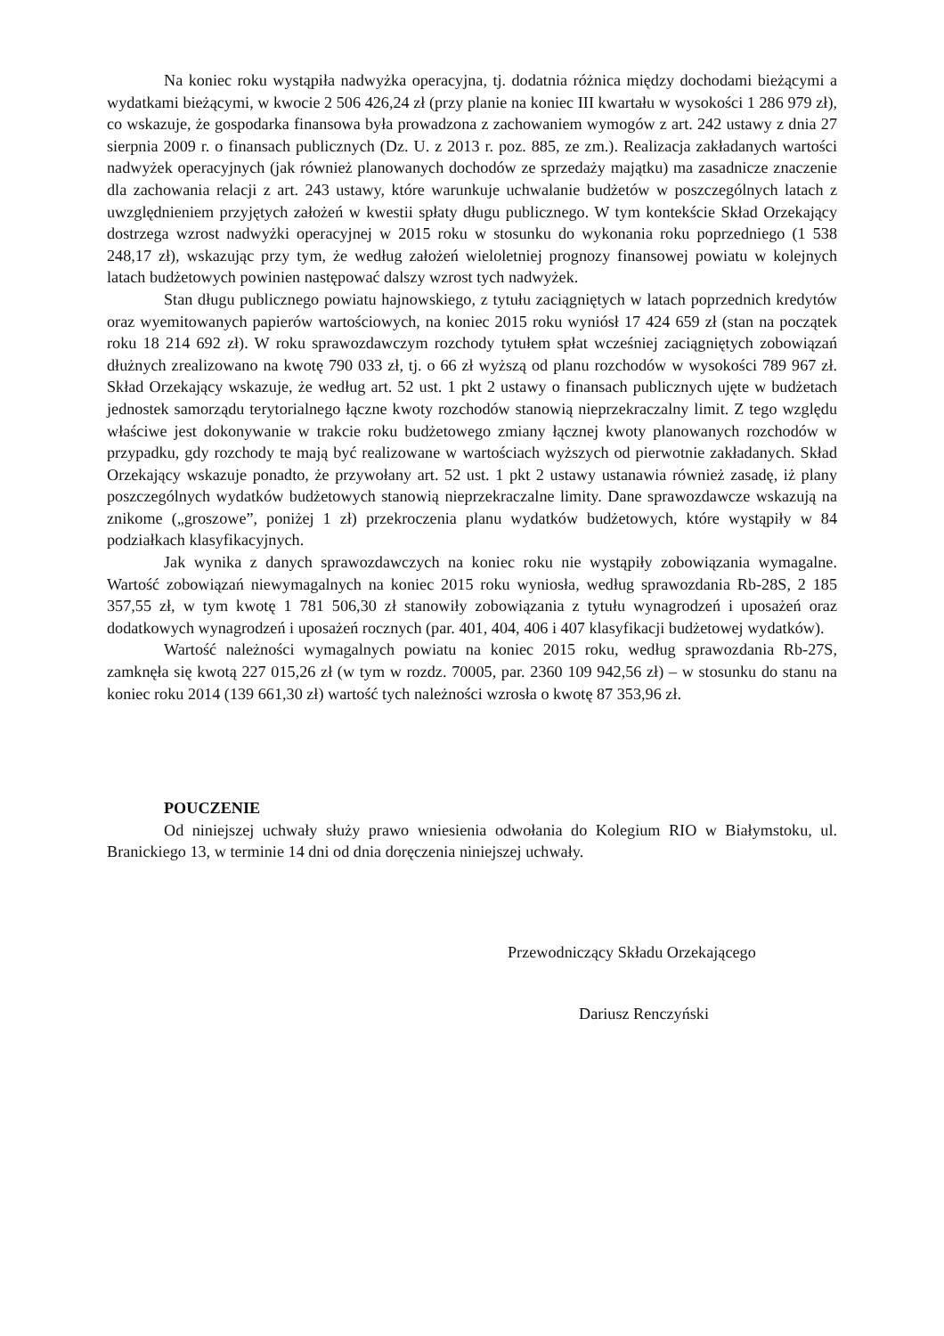Na koniec roku wystąpiła nadwyżka operacyjna, tj. dodatnia różnica między dochodami bieżącymi a wydatkami bieżącymi, w kwocie 2 506 426,24 zł (przy planie na koniec III kwartału w wysokości 1 286 979 zł), co wskazuje, że gospodarka finansowa była prowadzona z zachowaniem wymogów z art. 242 ustawy z dnia 27 sierpnia 2009 r. o finansach publicznych (Dz. U. z 2013 r. poz. 885, ze zm.). Realizacja zakładanych wartości nadwyżek operacyjnych (jak również planowanych dochodów ze sprzedaży majątku) ma zasadnicze znaczenie dla zachowania relacji z art. 243 ustawy, które warunkuje uchwalanie budżetów w poszczególnych latach z uwzględnieniem przyjętych założeń w kwestii spłaty długu publicznego. W tym kontekście Skład Orzekający dostrzega wzrost nadwyżki operacyjnej w 2015 roku w stosunku do wykonania roku poprzedniego (1 538 248,17 zł), wskazując przy tym, że według założeń wieloletniej prognozy finansowej powiatu w kolejnych latach budżetowych powinien następować dalszy wzrost tych nadwyżek.
Stan długu publicznego powiatu hajnowskiego, z tytułu zaciągniętych w latach poprzednich kredytów oraz wyemitowanych papierów wartościowych, na koniec 2015 roku wyniósł 17 424 659 zł (stan na początek roku 18 214 692 zł). W roku sprawozdawczym rozchody tytułem spłat wcześniej zaciągniętych zobowiązań dłużnych zrealizowano na kwotę 790 033 zł, tj. o 66 zł wyższą od planu rozchodów w wysokości 789 967 zł. Skład Orzekający wskazuje, że według art. 52 ust. 1 pkt 2 ustawy o finansach publicznych ujęte w budżetach jednostek samorządu terytorialnego łączne kwoty rozchodów stanowią nieprzekraczalny limit. Z tego względu właściwe jest dokonywanie w trakcie roku budżetowego zmiany łącznej kwoty planowanych rozchodów w przypadku, gdy rozchody te mają być realizowane w wartościach wyższych od pierwotnie zakładanych. Skład Orzekający wskazuje ponadto, że przywołany art. 52 ust. 1 pkt 2 ustawy ustanawia również zasadę, iż plany poszczególnych wydatków budżetowych stanowią nieprzekraczalne limity. Dane sprawozdawcze wskazują na znikome („groszowe”, poniżej 1 zł) przekroczenia planu wydatków budżetowych, które wystąpiły w 84 podziałkach klasyfikacyjnych.
Jak wynika z danych sprawozdawczych na koniec roku nie wystąpiły zobowiązania wymagalne. Wartość zobowiązań niewymagalnych na koniec 2015 roku wyniosła, według sprawozdania Rb-28S, 2 185 357,55 zł, w tym kwotę 1 781 506,30 zł stanowiły zobowiązania z tytułu wynagrodzeń i uposażeń oraz dodatkowych wynagrodzeń i uposażeń rocznych (par. 401, 404, 406 i 407 klasyfikacji budżetowej wydatków).
Wartość należności wymagalnych powiatu na koniec 2015 roku, według sprawozdania Rb-27S, zamknęła się kwotą 227 015,26 zł (w tym w rozdz. 70005, par. 2360 109 942,56 zł) – w stosunku do stanu na koniec roku 2014 (139 661,30 zł) wartość tych należności wzrosła o kwotę 87 353,96 zł.
POUCZENIE
Od niniejszej uchwały służy prawo wniesienia odwołania do Kolegium RIO w Białymstoku, ul. Branickiego 13, w terminie 14 dni od dnia doręczenia niniejszej uchwały.
Przewodniczący Składu Orzekającego
Dariusz Renczyński